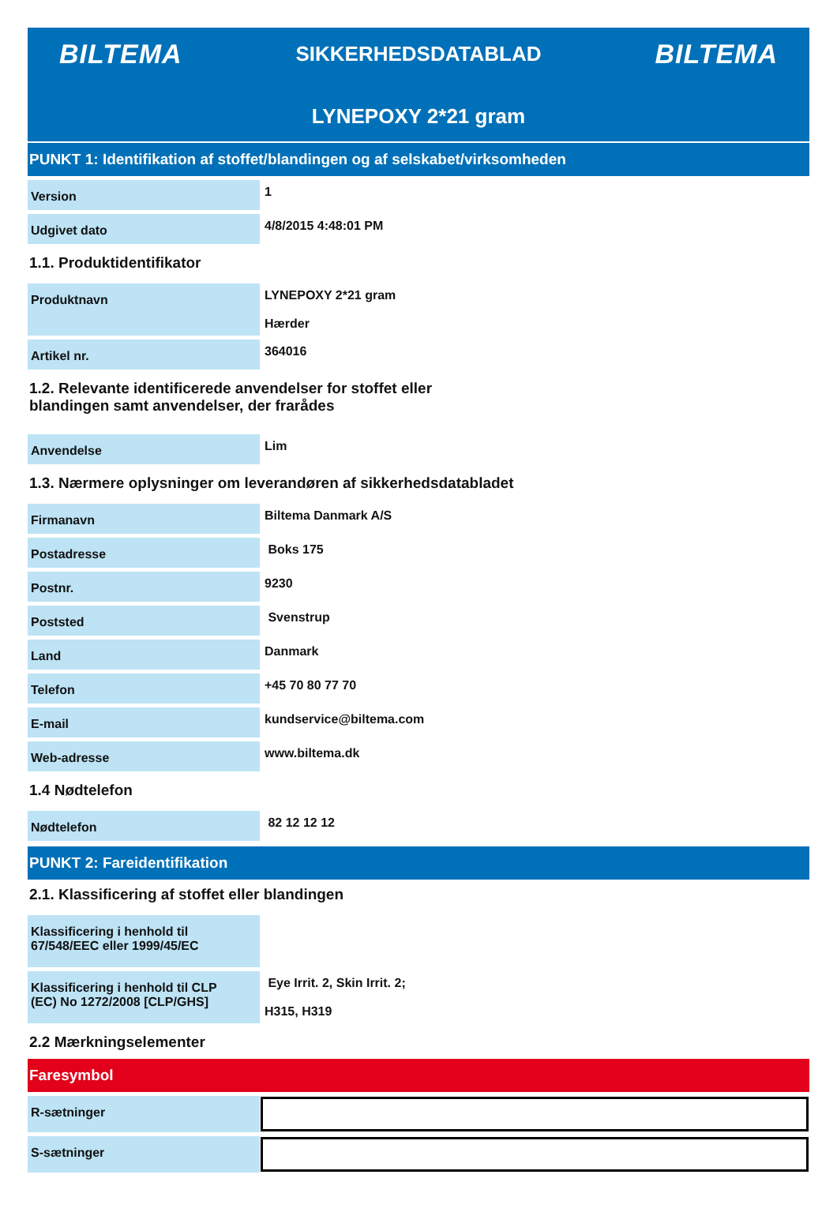BILTEMA SIKKERHEDSDATABLAD BILTEMA
LYNEPOXY 2*21 gram
PUNKT 1: Identifikation af stoffet/blandingen og af selskabet/virksomheden
| Version | 1 |
| Udgivet dato | 4/8/2015 4:48:01 PM |
1.1. Produktidentifikator
| Produktnavn | LYNEPOXY 2*21 gram Hærder |
| Artikel nr. | 364016 |
1.2. Relevante identificerede anvendelser for stoffet eller
blandingen samt anvendelser, der frarådes
| Anvendelse | Lim |
1.3. Nærmere oplysninger om leverandøren af sikkerhedsdatabladet
| Firmanavn | Biltema Danmark A/S |
| Postadresse | Boks 175 |
| Postnr. | 9230 |
| Poststed | Svenstrup |
| Land | Danmark |
| Telefon | +45 70 80 77 70 |
| E-mail | kundservice@biltema.com |
| Web-adresse | www.biltema.dk |
1.4 Nødtelefon
| Nødtelefon | 82 12 12 12 |
PUNKT 2: Fareidentifikation
2.1. Klassificering af stoffet eller blandingen
| Klassificering i henhold til 67/548/EEC eller 1999/45/EC | |
| Klassificering i henhold til CLP (EC) No 1272/2008 [CLP/GHS] | Eye Irrit. 2, Skin Irrit. 2; H315, H319 |
2.2 Mærkningselementer
Faresymbol
| R-sætninger | |
| S-sætninger | |